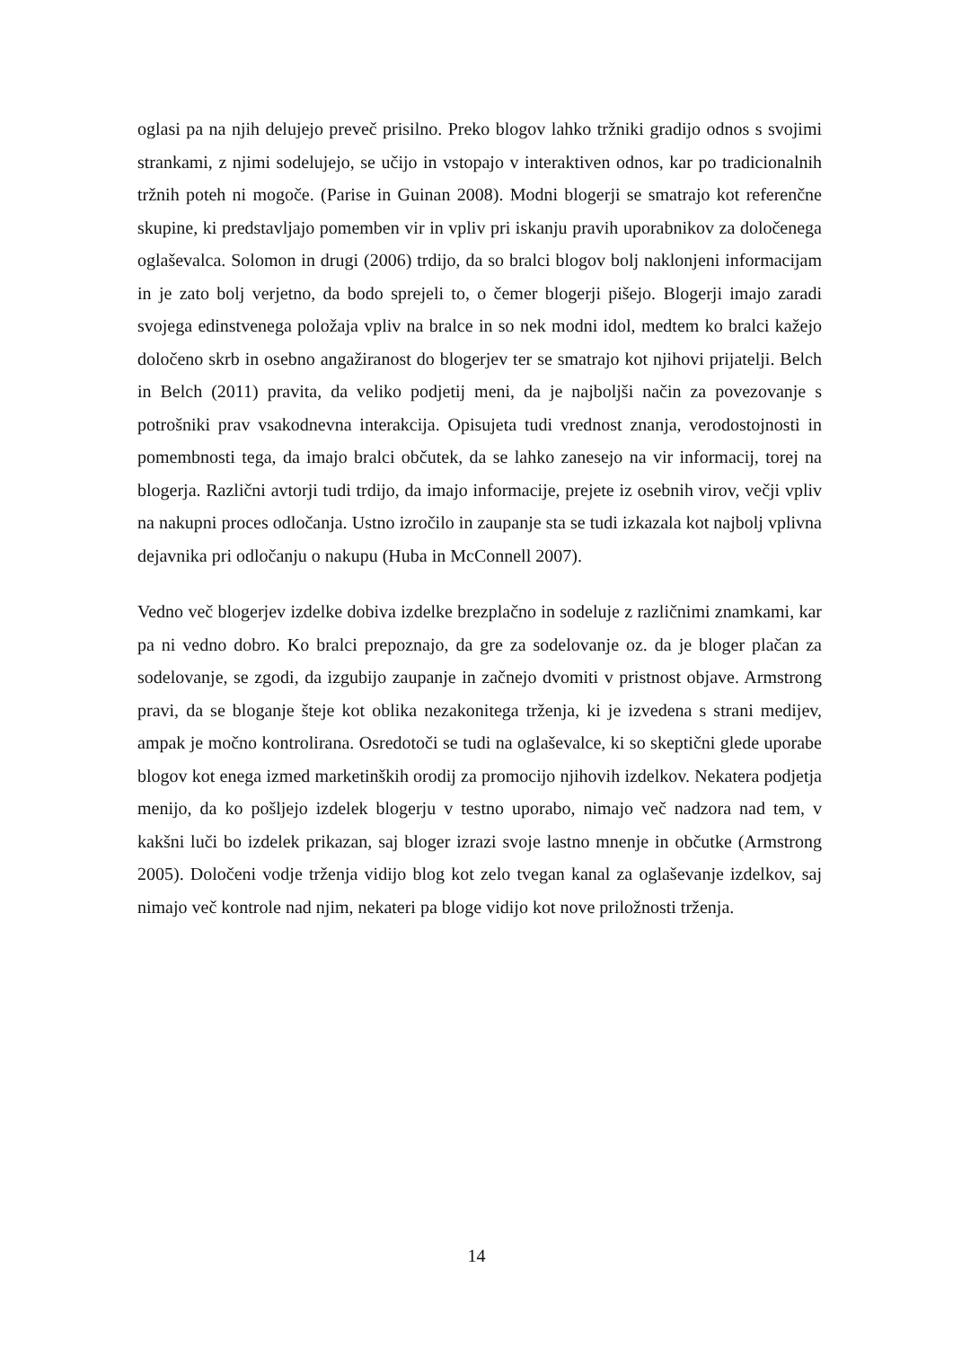oglasi pa na njih delujejo preveč prisilno. Preko blogov lahko tržniki gradijo odnos s svojimi strankami, z njimi sodelujejo, se učijo in vstopajo v interaktiven odnos, kar po tradicionalnih tržnih poteh ni mogoče. (Parise in Guinan 2008). Modni blogerji se smatrajo kot referenčne skupine, ki predstavljajo pomemben vir in vpliv pri iskanju pravih uporabnikov za določenega oglaševalca. Solomon in drugi (2006) trdijo, da so bralci blogov bolj naklonjeni informacijam in je zato bolj verjetno, da bodo sprejeli to, o čemer blogerji pišejo. Blogerji imajo zaradi svojega edinstvenega položaja vpliv na bralce in so nek modni idol, medtem ko bralci kažejo določeno skrb in osebno angažiranost do blogerjev ter se smatrajo kot njihovi prijatelji. Belch in Belch (2011) pravita, da veliko podjetij meni, da je najboljši način za povezovanje s potrošniki prav vsakodnevna interakcija. Opisujeta tudi vrednost znanja, verodostojnosti in pomembnosti tega, da imajo bralci občutek, da se lahko zanesejo na vir informacij, torej na blogerja. Različni avtorji tudi trdijo, da imajo informacije, prejete iz osebnih virov, večji vpliv na nakupni proces odločanja. Ustno izročilo in zaupanje sta se tudi izkazala kot najbolj vplivna dejavnika pri odločanju o nakupu (Huba in McConnell 2007).
Vedno več blogerjev izdelke dobiva izdelke brezplačno in sodeluje z različnimi znamkami, kar pa ni vedno dobro. Ko bralci prepoznajo, da gre za sodelovanje oz. da je bloger plačan za sodelovanje, se zgodi, da izgubijo zaupanje in začnejo dvomiti v pristnost objave. Armstrong pravi, da se bloganje šteje kot oblika nezakonitega trženja, ki je izvedena s strani medijev, ampak je močno kontrolirana. Osredotoči se tudi na oglaševalce, ki so skeptični glede uporabe blogov kot enega izmed marketinških orodij za promocijo njihovih izdelkov. Nekatera podjetja menijo, da ko pošljejo izdelek blogerju v testno uporabo, nimajo več nadzora nad tem, v kakšni luči bo izdelek prikazan, saj bloger izrazi svoje lastno mnenje in občutke (Armstrong 2005). Določeni vodje trženja vidijo blog kot zelo tvegan kanal za oglaševanje izdelkov, saj nimajo več kontrole nad njim, nekateri pa bloge vidijo kot nove priložnosti trženja.
14